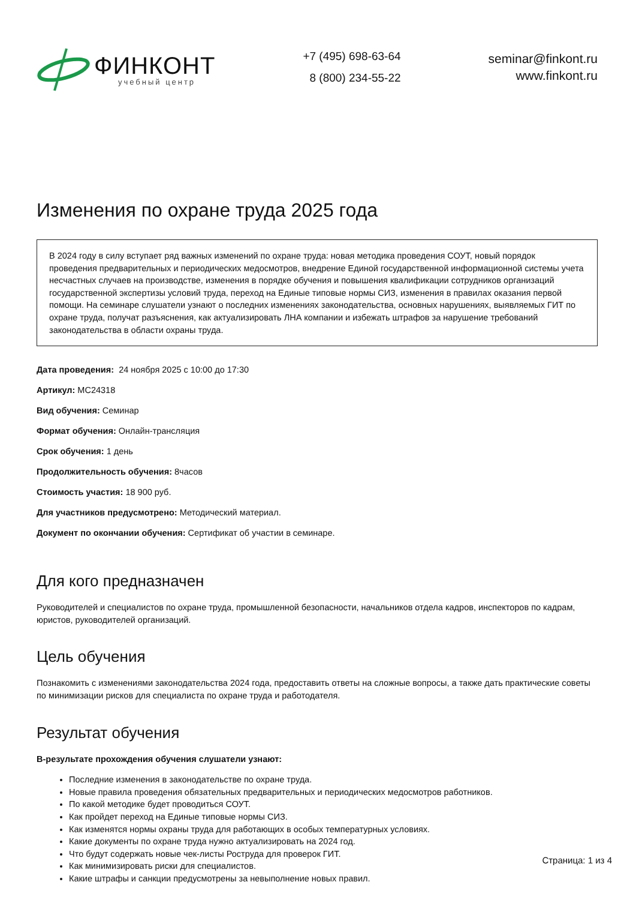ФИНКОНТ
учебный центр
+7 (495) 698-63-64
8 (800) 234-55-22
seminar@finkont.ru
www.finkont.ru
Изменения по охране труда 2025 года
В 2024 году в силу вступает ряд важных изменений по охране труда: новая методика проведения СОУТ, новый порядок проведения предварительных и периодических медосмотров, внедрение Единой государственной информационной системы учета несчастных случаев на производстве, изменения в порядке обучения и повышения квалификации сотрудников организаций государственной экспертизы условий труда, переход на Единые типовые нормы СИЗ, изменения в правилах оказания первой помощи. На семинаре слушатели узнают о последних изменениях законодательства, основных нарушениях, выявляемых ГИТ по охране труда, получат разъяснения, как актуализировать ЛНА компании и избежать штрафов за нарушение требований законодательства в области охраны труда.
Дата проведения: 24 ноября 2025 с 10:00 до 17:30
Артикул: МС24318
Вид обучения: Семинар
Формат обучения: Онлайн-трансляция
Срок обучения: 1 день
Продолжительность обучения: 8часов
Стоимость участия: 18 900 руб.
Для участников предусмотрено: Методический материал.
Документ по окончании обучения: Сертификат об участии в семинаре.
Для кого предназначен
Руководителей и специалистов по охране труда, промышленной безопасности, начальников отдела кадров, инспекторов по кадрам, юристов, руководителей организаций.
Цель обучения
Познакомить с изменениями законодательства 2024 года, предоставить ответы на сложные вопросы, а также дать практические советы по минимизации рисков для специалиста по охране труда и работодателя.
Результат обучения
В-результате прохождения обучения слушатели узнают:
Последние изменения в законодательстве по охране труда.
Новые правила проведения обязательных предварительных и периодических медосмотров работников.
По какой методике будет проводиться СОУТ.
Как пройдет переход на Единые типовые нормы СИЗ.
Как изменятся нормы охраны труда для работающих в особых температурных условиях.
Какие документы по охране труда нужно актуализировать на 2024 год.
Что будут содержать новые чек-листы Роструда для проверок ГИТ.
Как минимизировать риски для специалистов.
Какие штрафы и санкции предусмотрены за невыполнение новых правил.
Страница: 1 из 4